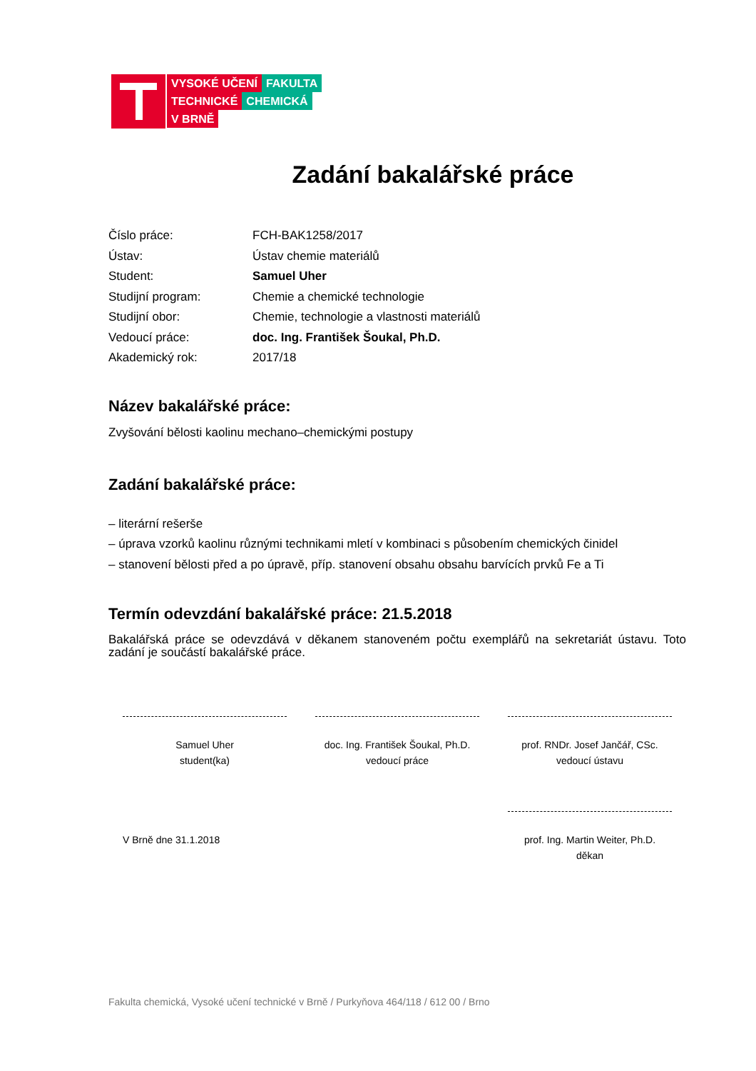VYSOKÉ UČENÍ FAKULTA
TECHNICKÉ CHEMICKÁ
V BRNĚ
Zadání bakalářské práce
Číslo práce: FCH-BAK1258/2017
Ústav: Ústav chemie materiálů
Student: Samuel Uher
Studijní program: Chemie a chemické technologie
Studijní obor: Chemie, technologie a vlastnosti materiálů
Vedoucí práce: doc. Ing. František Šoukal, Ph.D.
Akademický rok: 2017/18
Název bakalářské práce:
Zvyšování bělosti kaolinu mechano–chemickými postupy
Zadání bakalářské práce:
– literární rešerše
– úprava vzorků kaolinu různými technikami mletí v kombinaci s působením chemických činidel
– stanovení bělosti před a po úpravě, příp. stanovení obsahu obsahu barvících prvků Fe a Ti
Termín odevzdání bakalářské práce: 21.5.2018
Bakalářská práce se odevzdává v děkanem stanoveném počtu exemplářů na sekretariát ústavu. Toto zadání je součástí bakalářské práce.
Samuel Uher
student(ka)
doc. Ing. František Šoukal, Ph.D.
vedoucí práce
prof. RNDr. Josef Jančář, CSc.
vedoucí ústavu
V Brně dne 31.1.2018
prof. Ing. Martin Weiter, Ph.D.
děkan
Fakulta chemická, Vysoké učení technické v Brně / Purkyňova 464/118 / 612 00 / Brno